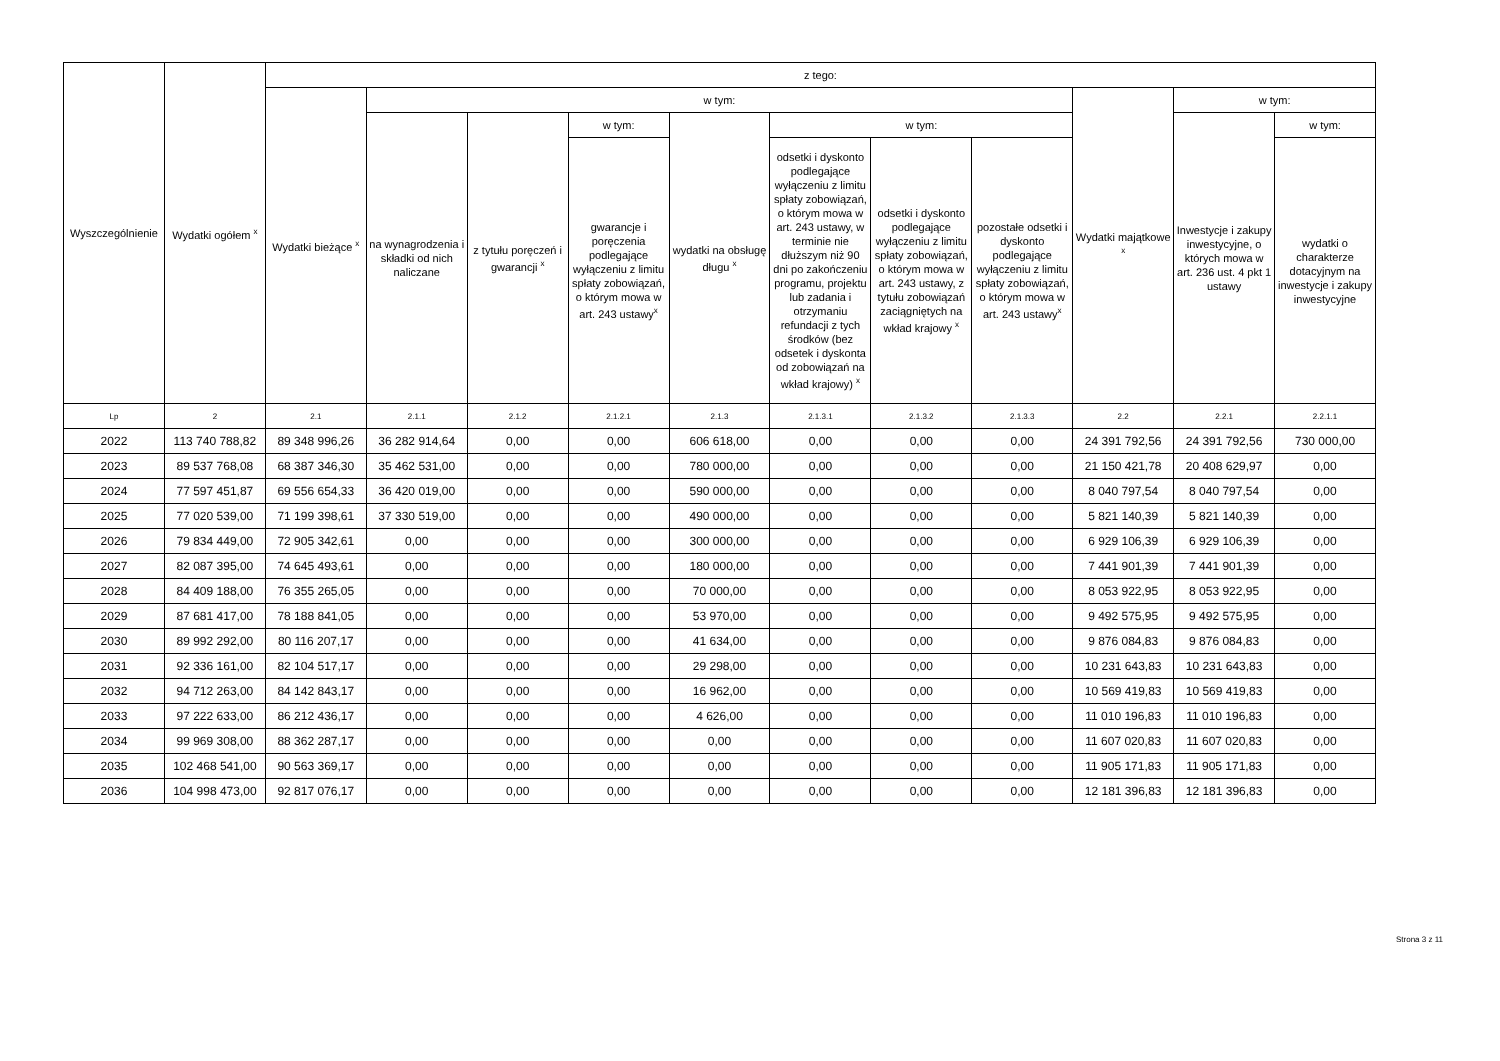| Wyszczególnienie | Wydatki ogółem <sup>x</sup> | z tego: | | | | | | | | | | |
| --- | --- | --- | --- | --- | --- | --- | --- | --- | --- | --- | --- | --- |
| | | Wydatki bieżące <sup>x</sup> | w tym: | | | | | | | Wydatki majątkowe <sup>x</sup> | w tym: | |
| | | | na wynagrodzenia i składki od nich naliczane | z tytułu poręczeń i gwarancji <sup>x</sup> | w tym: | wydatki na obsługę długu <sup>x</sup> | w tym: | | | | Inwestycje i zakupy inwestycyjne, o których mowa w art. 236 ust. 4 pkt 1 ustawy | w tym: |
| | | | | | gwarancje i poręczenia podlegające wyłączeniu z limitu spłaty zobowiązań, o którym mowa w art. 243 ustawy<sup>x</sup> | | odsetki i dyskonto podlegające wyłączeniu z limitu spłaty zobowiązań, o którym mowa w art. 243 ustawy, w terminie nie dłuższym niż 90 dni po zakończeniu programu, projektu lub zadania i otrzymaniu refundacji z tych środków (bez odsetek i dyskonta od zobowiązań na wkład krajowy) <sup>x</sup> | odsetki i dyskonto podlegające wyłączeniu z limitu spłaty zobowiązań, o którym mowa w art. 243 ustawy, z tytułu zobowiązań zaciągniętych na wkład krajowy <sup>x</sup> | pozostałe odsetki i dyskonto podlegające wyłączeniu z limitu spłaty zobowiązań, o którym mowa w art. 243 ustawy<sup>x</sup> | | | wydatki o charakterze dotacyjnym na inwestycje i zakupy inwestycyjne |
| Lp | 2 | 2.1 | 2.1.1 | 2.1.2 | 2.1.2.1 | 2.1.3 | 2.1.3.1 | 2.1.3.2 | 2.1.3.3 | 2.2 | 2.2.1 | 2.2.1.1 |
| 2022 | 113 740 788,82 | 89 348 996,26 | 36 282 914,64 | 0,00 | 0,00 | 606 618,00 | 0,00 | 0,00 | 0,00 | 24 391 792,56 | 24 391 792,56 | 730 000,00 |
| 2023 | 89 537 768,08 | 68 387 346,30 | 35 462 531,00 | 0,00 | 0,00 | 780 000,00 | 0,00 | 0,00 | 0,00 | 21 150 421,78 | 20 408 629,97 | 0,00 |
| 2024 | 77 597 451,87 | 69 556 654,33 | 36 420 019,00 | 0,00 | 0,00 | 590 000,00 | 0,00 | 0,00 | 0,00 | 8 040 797,54 | 8 040 797,54 | 0,00 |
| 2025 | 77 020 539,00 | 71 199 398,61 | 37 330 519,00 | 0,00 | 0,00 | 490 000,00 | 0,00 | 0,00 | 0,00 | 5 821 140,39 | 5 821 140,39 | 0,00 |
| 2026 | 79 834 449,00 | 72 905 342,61 | 0,00 | 0,00 | 0,00 | 300 000,00 | 0,00 | 0,00 | 0,00 | 6 929 106,39 | 6 929 106,39 | 0,00 |
| 2027 | 82 087 395,00 | 74 645 493,61 | 0,00 | 0,00 | 0,00 | 180 000,00 | 0,00 | 0,00 | 0,00 | 7 441 901,39 | 7 441 901,39 | 0,00 |
| 2028 | 84 409 188,00 | 76 355 265,05 | 0,00 | 0,00 | 0,00 | 70 000,00 | 0,00 | 0,00 | 0,00 | 8 053 922,95 | 8 053 922,95 | 0,00 |
| 2029 | 87 681 417,00 | 78 188 841,05 | 0,00 | 0,00 | 0,00 | 53 970,00 | 0,00 | 0,00 | 0,00 | 9 492 575,95 | 9 492 575,95 | 0,00 |
| 2030 | 89 992 292,00 | 80 116 207,17 | 0,00 | 0,00 | 0,00 | 41 634,00 | 0,00 | 0,00 | 0,00 | 9 876 084,83 | 9 876 084,83 | 0,00 |
| 2031 | 92 336 161,00 | 82 104 517,17 | 0,00 | 0,00 | 0,00 | 29 298,00 | 0,00 | 0,00 | 0,00 | 10 231 643,83 | 10 231 643,83 | 0,00 |
| 2032 | 94 712 263,00 | 84 142 843,17 | 0,00 | 0,00 | 0,00 | 16 962,00 | 0,00 | 0,00 | 0,00 | 10 569 419,83 | 10 569 419,83 | 0,00 |
| 2033 | 97 222 633,00 | 86 212 436,17 | 0,00 | 0,00 | 0,00 | 4 626,00 | 0,00 | 0,00 | 0,00 | 11 010 196,83 | 11 010 196,83 | 0,00 |
| 2034 | 99 969 308,00 | 88 362 287,17 | 0,00 | 0,00 | 0,00 | 0,00 | 0,00 | 0,00 | 0,00 | 11 607 020,83 | 11 607 020,83 | 0,00 |
| 2035 | 102 468 541,00 | 90 563 369,17 | 0,00 | 0,00 | 0,00 | 0,00 | 0,00 | 0,00 | 0,00 | 11 905 171,83 | 11 905 171,83 | 0,00 |
| 2036 | 104 998 473,00 | 92 817 076,17 | 0,00 | 0,00 | 0,00 | 0,00 | 0,00 | 0,00 | 0,00 | 12 181 396,83 | 12 181 396,83 | 0,00 |
Strona 3 z 11